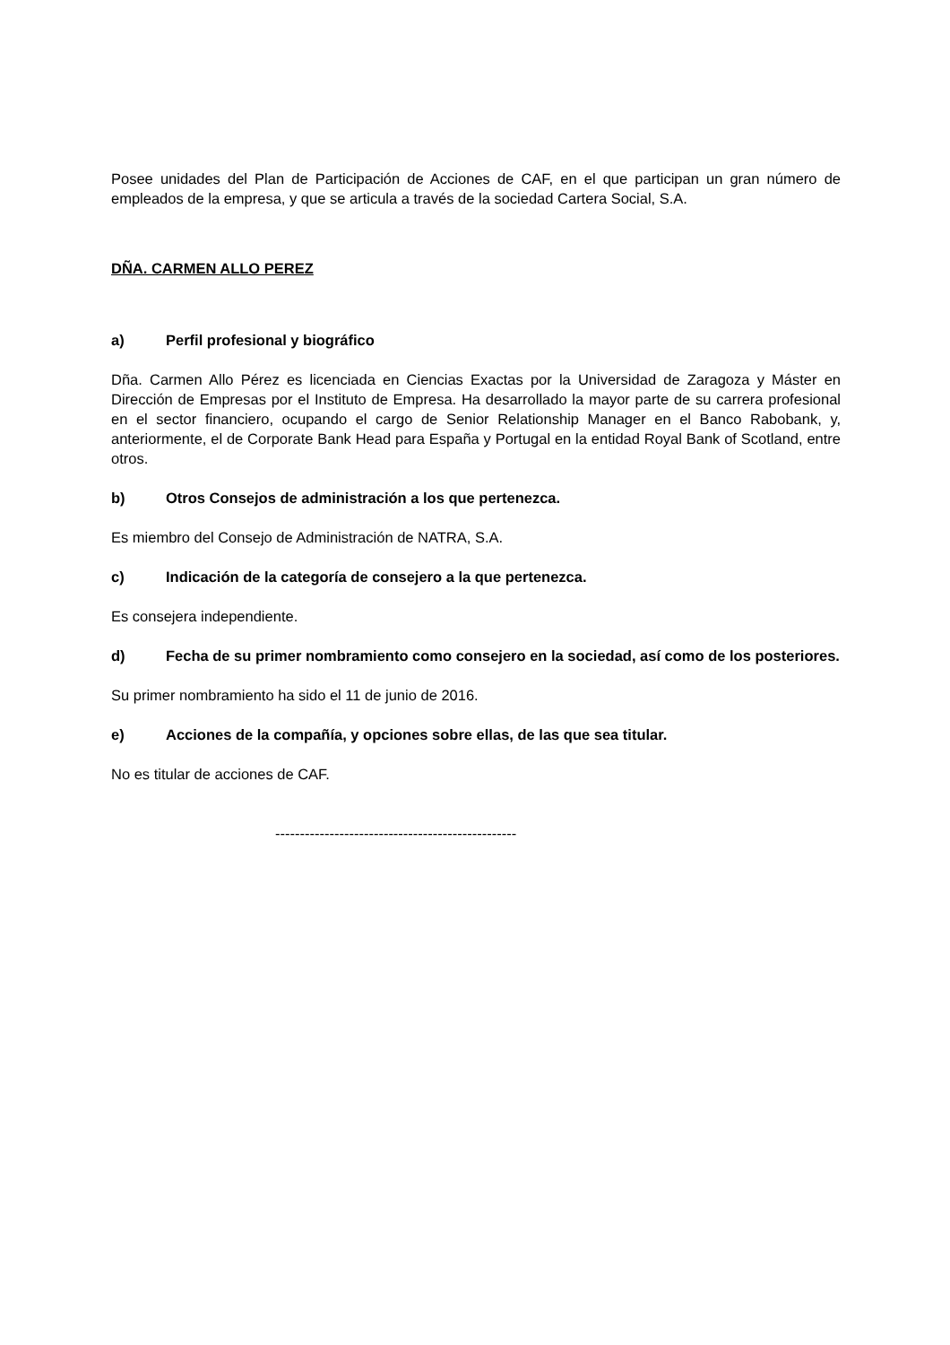Posee unidades del Plan de Participación de Acciones de CAF, en el que participan un gran número de empleados de la empresa, y que se articula a través de la sociedad Cartera Social, S.A.
DÑA. CARMEN ALLO PEREZ
a) Perfil profesional y biográfico
Dña. Carmen Allo Pérez es licenciada en Ciencias Exactas por la Universidad de Zaragoza y Máster en Dirección de Empresas por el Instituto de Empresa. Ha desarrollado la mayor parte de su carrera profesional en el sector financiero, ocupando el cargo de Senior Relationship Manager en el Banco Rabobank, y, anteriormente, el de Corporate Bank Head para España y Portugal en la entidad Royal Bank of Scotland, entre otros.
b) Otros Consejos de administración a los que pertenezca.
Es miembro del Consejo de Administración de NATRA, S.A.
c) Indicación de la categoría de consejero a la que pertenezca.
Es consejera independiente.
d) Fecha de su primer nombramiento como consejero en la sociedad, así como de los posteriores.
Su primer nombramiento ha sido el 11 de junio de 2016.
e) Acciones de la compañía, y opciones sobre ellas, de las que sea titular.
No es titular de acciones de CAF.
-------------------------------------------------